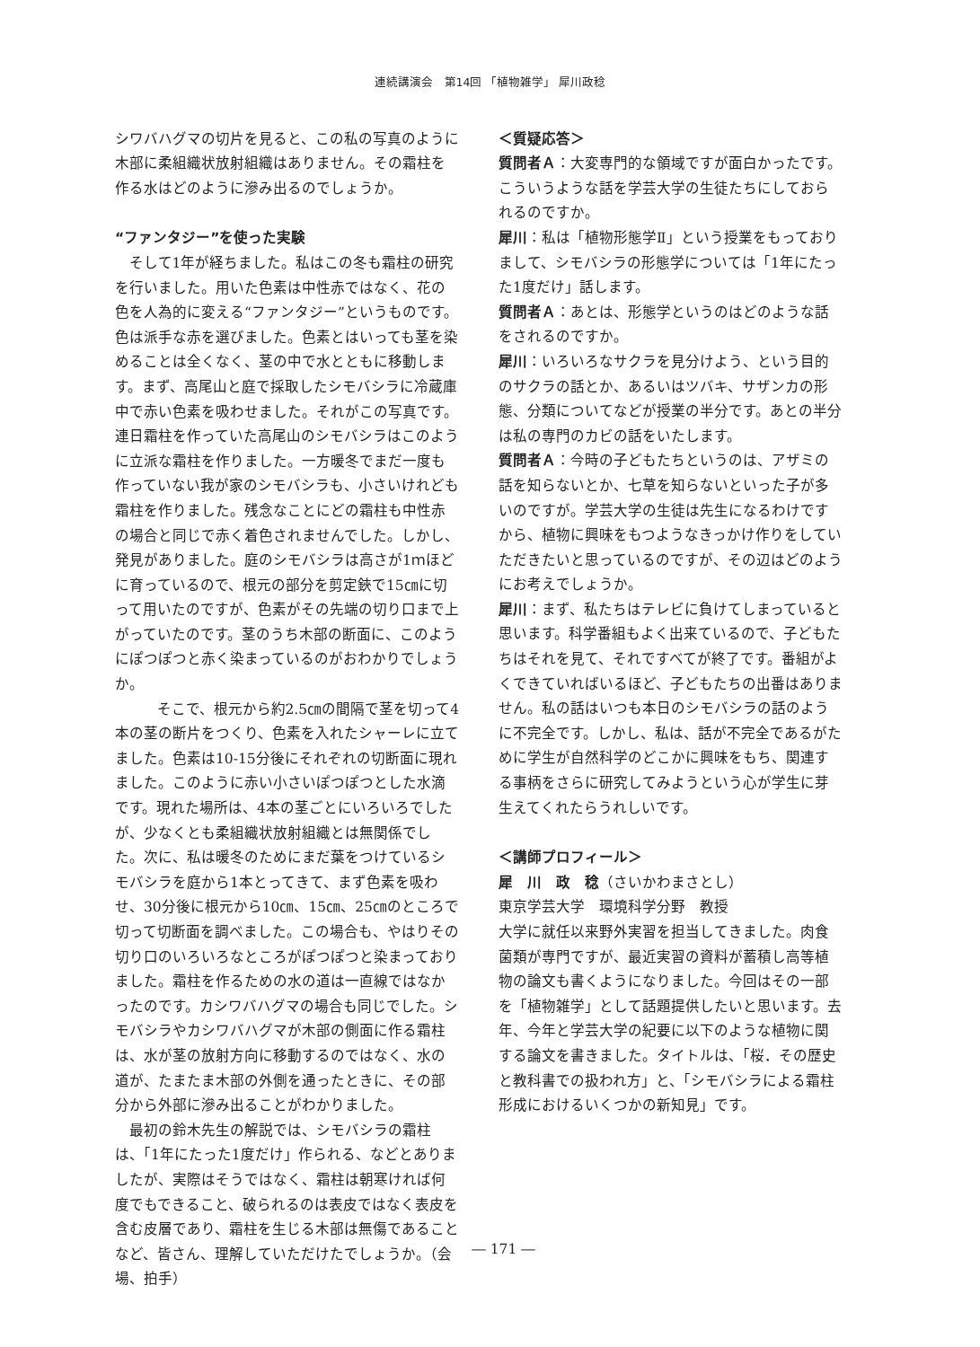連続講演会　第14回 「植物雑学」 犀川政稔
シワバハグマの切片を見ると、この私の写真のように木部に柔組織状放射組織はありません。その霜柱を作る水はどのように滲み出るのでしょうか。
“ファンタジー”を使った実験
そして1年が経ちました。私はこの冬も霜柱の研究を行いました。用いた色素は中性赤ではなく、花の色を人為的に変える“ファンタジー”というものです。色は派手な赤を選びました。色素とはいっても茎を染めることは全くなく、茎の中で水とともに移動します。まず、高尾山と庭で採取したシモバシラに冷蔵庫中で赤い色素を吸わせました。それがこの写真です。連日霜柱を作っていた高尾山のシモバシラはこのように立派な霜柱を作りました。一方暖冬でまだ一度も作っていない我が家のシモバシラも、小さいけれども霜柱を作りました。残念なことにどの霜柱も中性赤の場合と同じで赤く着色されませんでした。しかし、発見がありました。庭のシモバシラは高さが1ｍほどに育っているので、根元の部分を剪定鋏で15㎝に切って用いたのですが、色素がその先端の切り口まで上がっていたのです。茎のうち木部の断面に、このようにぽつぽつと赤く染まっているのがおわかりでしょうか。
そこで、根元から約2.5㎝の間隔で茎を切って4本の茎の断片をつくり、色素を入れたシャーレに立てました。色素は10-15分後にそれぞれの切断面に現れました。このように赤い小さいぽつぽつとした水滴です。現れた場所は、4本の茎ごとにいろいろでしたが、少なくとも柔組織状放射組織とは無関係でした。次に、私は暖冬のためにまだ葉をつけているシモバシラを庭から1本とってきて、まず色素を吸わせ、30分後に根元から10㎝、15㎝、25㎝のところで切って切断面を調べました。この場合も、やはりその切り口のいろいろなところがぽつぽつと染まっておりました。霜柱を作るための水の道は一直線ではなかったのです。カシワバハグマの場合も同じでした。シモバシラやカシワバハグマが木部の側面に作る霜柱は、水が茎の放射方向に移動するのではなく、水の道が、たまたま木部の外側を通ったときに、その部分から外部に滲み出ることがわかりました。
最初の鈴木先生の解説では、シモバシラの霜柱は、「1年にたった1度だけ」作られる、などとありましたが、実際はそうではなく、霜柱は朝寒ければ何度でもできること、破られるのは表皮ではなく表皮を含む皮層であり、霜柱を生じる木部は無傷であることなど、皆さん、理解していただけたでしょうか。（会場、拍手）
＜質疑応答＞
質問者Ａ：大変専門的な領域ですが面白かったです。こういうような話を学芸大学の生徒たちにしておられるのですか。
犀川：私は「植物形態学Ⅱ」という授業をもっておりまして、シモバシラの形態学については「1年にたった1度だけ」話します。
質問者Ａ：あとは、形態学というのはどのような話をされるのですか。
犀川：いろいろなサクラを見分けよう、という目的のサクラの話とか、あるいはツバキ、サザンカの形態、分類についてなどが授業の半分です。あとの半分は私の専門のカビの話をいたします。
質問者Ａ：今時の子どもたちというのは、アザミの話を知らないとか、七草を知らないといった子が多いのですが。学芸大学の生徒は先生になるわけですから、植物に興味をもつようなきっかけ作りをしていただきたいと思っているのですが、その辺はどのようにお考えでしょうか。
犀川：まず、私たちはテレビに負けてしまっていると思います。科学番組もよく出来ているので、子どもたちはそれを見て、それですべてが終了です。番組がよくできていればいるほど、子どもたちの出番はありません。私の話はいつも本日のシモバシラの話のように不完全です。しかし、私は、話が不完全であるがために学生が自然科学のどこかに興味をもち、関連する事柄をさらに研究してみようという心が学生に芽生えてくれたらうれしいです。
＜講師プロフィール＞
犀　川　政　稔（さいかわまさとし）
東京学芸大学　環境科学分野　教授
大学に就任以来野外実習を担当してきました。肉食菌類が専門ですが、最近実習の資料が蓄積し高等植物の論文も書くようになりました。今回はその一部を「植物雑学」として話題提供したいと思います。去年、今年と学芸大学の紀要に以下のような植物に関する論文を書きました。タイトルは、「桜．その歴史と教科書での扱われ方」と、「シモバシラによる霜柱形成におけるいくつかの新知見」です。
― 171 ―